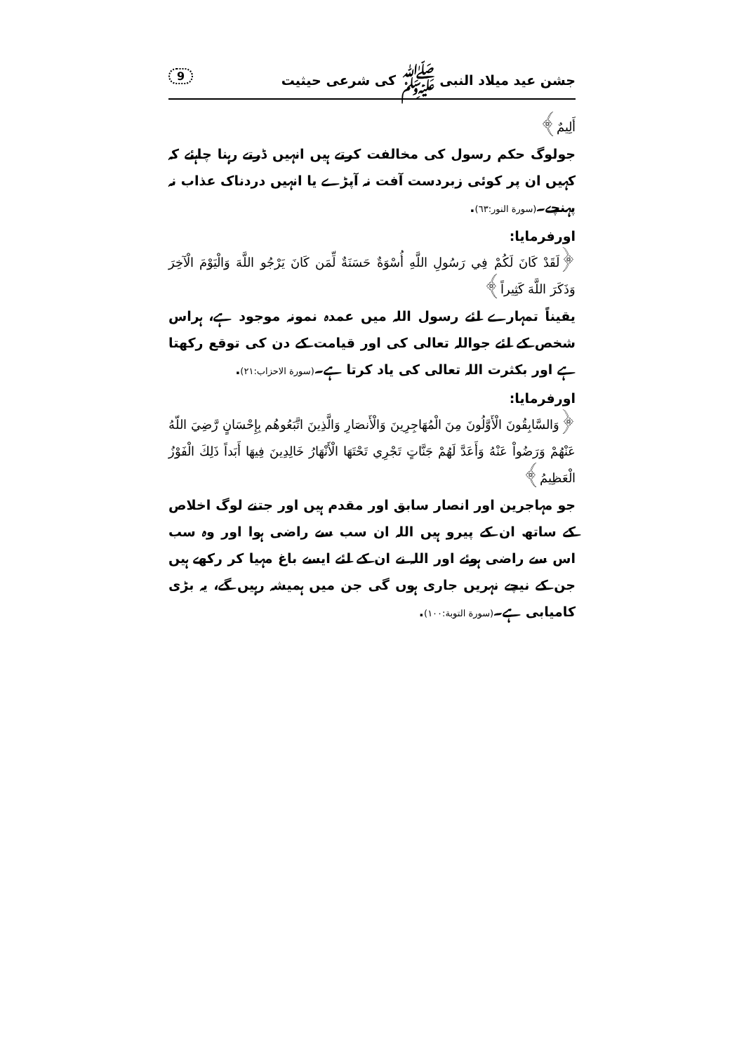جشن عید میلاد النبی ﷺ کی شرعی حیثیت 9
أَلِيمٌ﴾
جولوگ حکم رسول کی مخالفت کرتے ہیں انہیں ڈرتے رہنا چاہئے کہ کہیں ان پر کوئی زبردست آفت نہ آپڑے یا انہیں دردناک عذاب نہ پہنچے۔(سورة النور:٦٣).
اورفرمایا:
﴿لَقَدْ كَانَ لَكُمْ فِي رَسُولِ اللَّهِ أُسْوَةٌ حَسَنَةٌ لِّمَن كَانَ يَرْجُو اللَّهَ وَالْيَوْمَ الْآخِرَ وَذَكَرَ اللَّهَ كَثِيراً﴾
یقیناً تمہارے لئے رسول اللہ میں عمدہ نمونہ موجود ہے، ہراس شخص کے لئے جواللہ تعالی کی اور قیامت کے دن کی توقع رکھتا ہے اور بکثرت اللہ تعالی کی یاد کرتا ہے۔(سورة الاحزاب:٢١).
اورفرمایا:
﴿وَالسَّابِقُونَ الْأَوَّلُونَ مِنَ الْمُهَاجِرِينَ وَالْأَنصَارِ وَالَّذِينَ اتَّبَعُوهُم بِإِحْسَانٍ رَّضِيَ اللّهُ عَنْهُمْ وَرَضُواْ عَنْهُ وَأَعَدَّ لَهُمْ جَنَّاتٍ تَجْرِي تَحْتَهَا الْأَنْهَارُ خَالِدِينَ فِيهَا أَبَداً ذَلِكَ الْفَوْزُ الْعَظِيمُ﴾
جو مہاجرین اور انصار سابق اور مقدم ہیں اور جتنے لوگ اخلاص کے ساتھ ان کے پیرو ہیں اللہ ان سب سے راضی ہوا اور وہ سب اس سے راضی ہوئے اور اللہ نے ان کے لئے ایسے باغ مہیا کر رکھے ہیں جن کے نیچے نہریں جاری ہوں گی جن میں ہمیشہ رہیں گے، یہ بڑی کامیابی ہے۔(سورة التوبة:١٠٠).